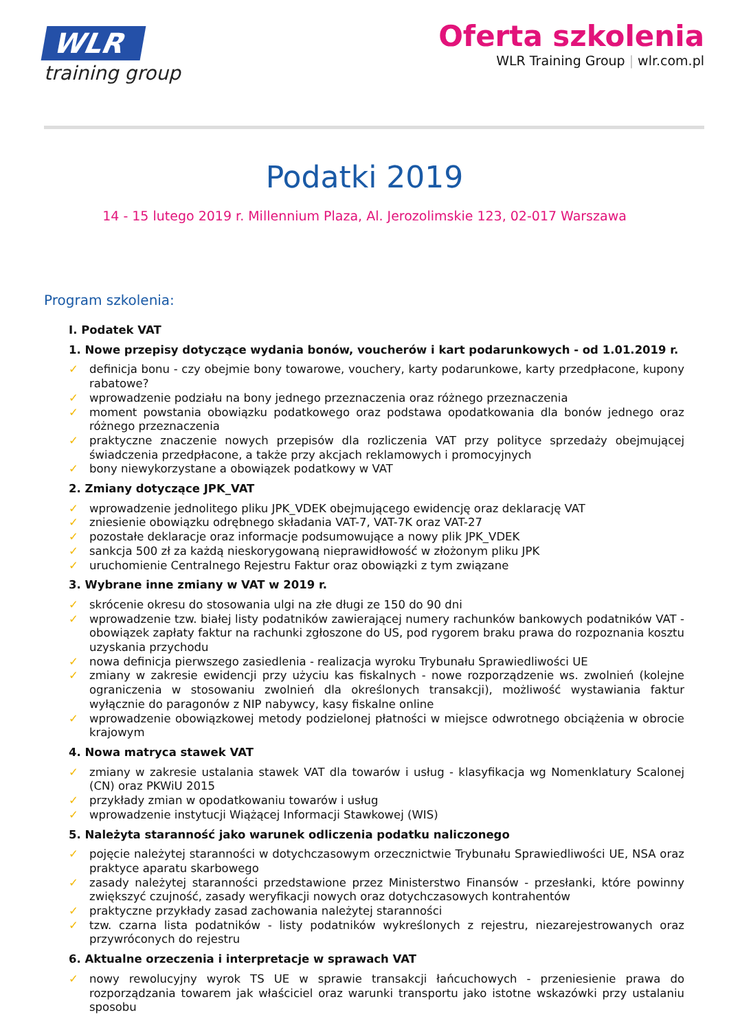WLR
training group
Oferta szkolenia
WLR Training Group | wlr.com.pl
Podatki 2019
14 - 15 lutego 2019 r. Millennium Plaza, Al. Jerozolimskie 123, 02-017 Warszawa
Program szkolenia:
I. Podatek VAT
1. Nowe przepisy dotyczące wydania bonów, voucherów i kart podarunkowych - od 1.01.2019 r.
✓ definicja bonu - czy obejmie bony towarowe, vouchery, karty podarunkowe, karty przedpłacone, kupony rabatowe?
✓ wprowadzenie podziału na bony jednego przeznaczenia oraz różnego przeznaczenia
✓ moment powstania obowiązku podatkowego oraz podstawa opodatkowania dla bonów jednego oraz różnego przeznaczenia
✓ praktyczne znaczenie nowych przepisów dla rozliczenia VAT przy polityce sprzedaży obejmującej świadczenia przedpłacone, a także przy akcjach reklamowych i promocyjnych
✓ bony niewykorzystane a obowiązek podatkowy w VAT
2. Zmiany dotyczące JPK_VAT
✓ wprowadzenie jednolitego pliku JPK_VDEK obejmującego ewidencję oraz deklarację VAT
✓ zniesienie obowiązku odrębnego składania VAT-7, VAT-7K oraz VAT-27
✓ pozostałe deklaracje oraz informacje podsumowujące a nowy plik JPK_VDEK
✓ sankcja 500 zł za każdą nieskorygowaną nieprawidłowość w złożonym pliku JPK
✓ uruchomienie Centralnego Rejestru Faktur oraz obowiązki z tym związane
3. Wybrane inne zmiany w VAT w 2019 r.
✓ skrócenie okresu do stosowania ulgi na złe długi ze 150 do 90 dni
✓ wprowadzenie tzw. białej listy podatników zawierającej numery rachunków bankowych podatników VAT - obowiązek zapłaty faktur na rachunki zgłoszone do US, pod rygorem braku prawa do rozpoznania kosztu uzyskania przychodu
✓ nowa definicja pierwszego zasiedlenia - realizacja wyroku Trybunału Sprawiedliwości UE
✓ zmiany w zakresie ewidencji przy użyciu kas fiskalnych - nowe rozporządzenie ws. zwolnień (kolejne ograniczenia w stosowaniu zwolnień dla określonych transakcji), możliwość wystawiania faktur wyłącznie do paragonów z NIP nabywcy, kasy fiskalne online
✓ wprowadzenie obowiązkowej metody podzielonej płatności w miejsce odwrotnego obciążenia w obrocie krajowym
4. Nowa matryca stawek VAT
✓ zmiany w zakresie ustalania stawek VAT dla towarów i usług - klasyfikacja wg Nomenklatury Scalonej (CN) oraz PKWiU 2015
✓ przykłady zmian w opodatkowaniu towarów i usług
✓ wprowadzenie instytucji Wiążącej Informacji Stawkowej (WIS)
5. Należyta staranność jako warunek odliczenia podatku naliczonego
✓ pojęcie należytej staranności w dotychczasowym orzecznictwie Trybunału Sprawiedliwości UE, NSA oraz praktyce aparatu skarbowego
✓ zasady należytej staranności przedstawione przez Ministerstwo Finansów - przesłanki, które powinny zwiększyć czujność, zasady weryfikacji nowych oraz dotychczasowych kontrahentów
✓ praktyczne przykłady zasad zachowania należytej staranności
✓ tzw. czarna lista podatników - listy podatników wykreślonych z rejestru, niezarejestrowanych oraz przywróconych do rejestru
6. Aktualne orzeczenia i interpretacje w sprawach VAT
✓ nowy rewolucyjny wyrok TS UE w sprawie transakcji łańcuchowych - przeniesienie prawa do rozporządzania towarem jak właściciel oraz warunki transportu jako istotne wskazówki przy ustalaniu sposobu